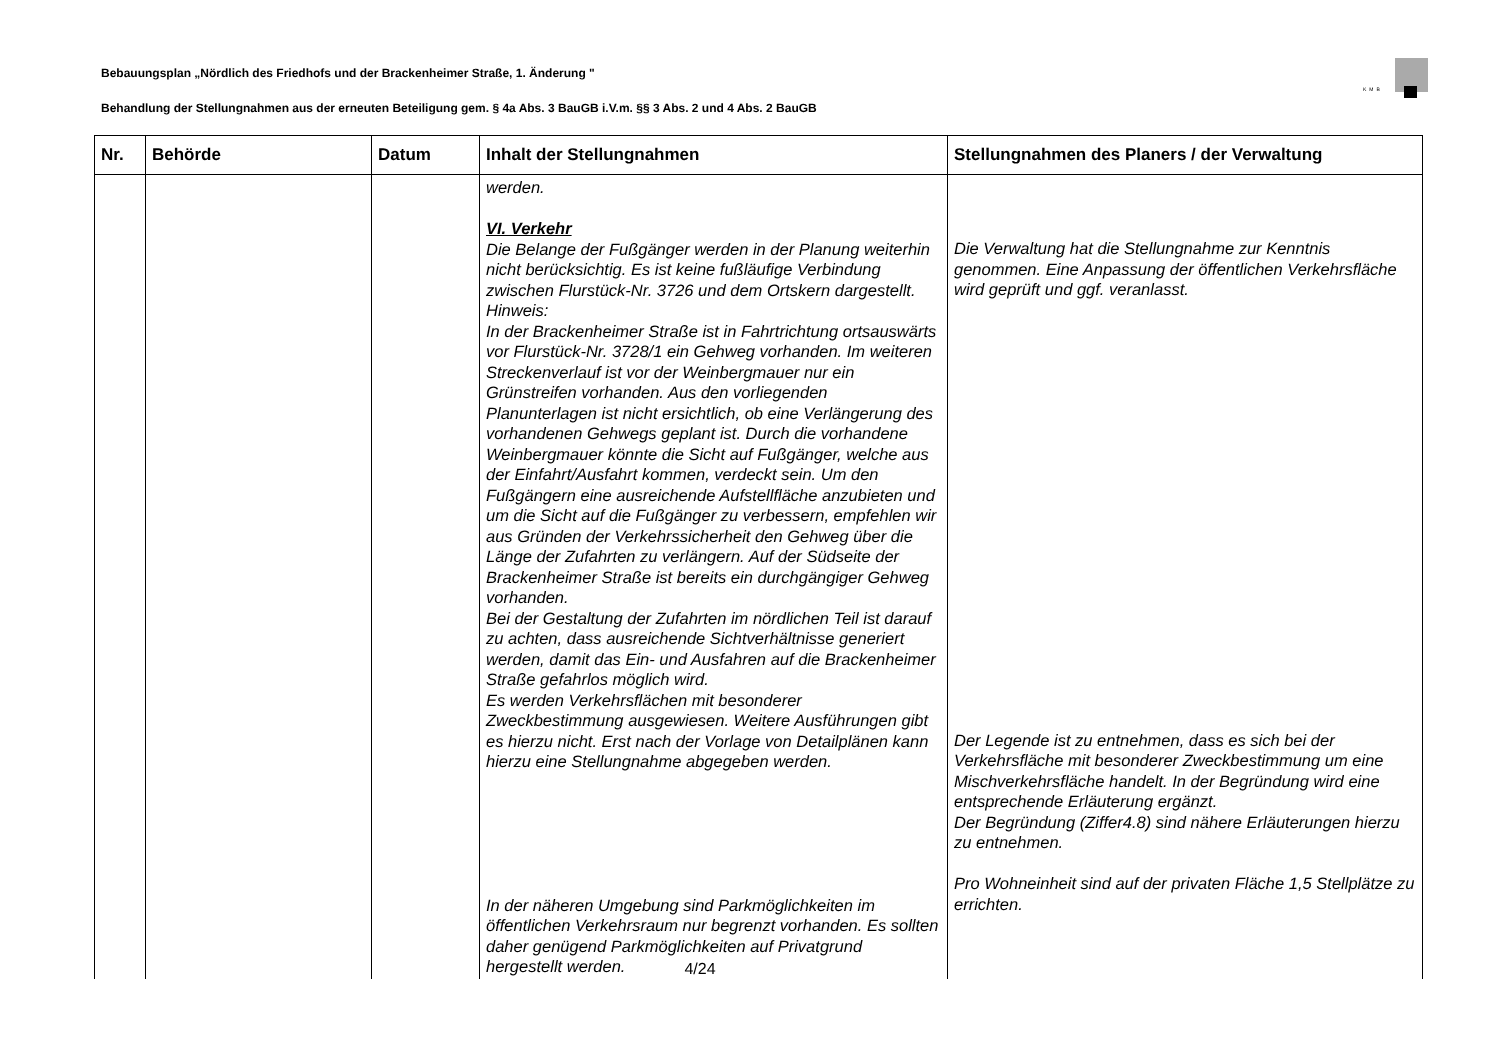Bebauungsplan „Nördlich des Friedhofs und der Brackenheimer Straße, 1. Änderung "
KMB
Behandlung der Stellungnahmen aus der erneuten Beteiligung gem. § 4a Abs. 3 BauGB i.V.m. §§ 3 Abs. 2 und 4 Abs. 2 BauGB
| Nr. | Behörde | Datum | Inhalt der Stellungnahmen | Stellungnahmen des Planers / der Verwaltung |
| --- | --- | --- | --- | --- |
| | | | werden. VI. Verkehr Die Belange der Fußgänger werden in der Planung weiterhin nicht berücksichtig. Es ist keine fußläufige Verbindung zwischen Flurstück-Nr. 3726 und dem Ortskern dargestellt. Hinweis: In der Brackenheimer Straße ist in Fahrtrichtung ortsauswärts vor Flurstück-Nr. 3728/1 ein Gehweg vorhanden. Im weiteren Streckenverlauf ist vor der Weinbergmauer nur ein Grünstreifen vorhanden. Aus den vorliegenden Planunterlagen ist nicht ersichtlich, ob eine Verlängerung des vorhandenen Gehwegs geplant ist. Durch die vorhandene Weinbergmauer könnte die Sicht auf Fußgänger, welche aus der Einfahrt/Ausfahrt kommen, verdeckt sein. Um den Fußgängern eine ausreichende Aufstellfläche anzubieten und um die Sicht auf die Fußgänger zu verbessern, empfehlen wir aus Gründen der Verkehrssicherheit den Gehweg über die Länge der Zufahrten zu verlängern. Auf der Südseite der Brackenheimer Straße ist bereits ein durchgängiger Gehweg vorhanden. Bei der Gestaltung der Zufahrten im nördlichen Teil ist darauf zu achten, dass ausreichende Sichtverhältnisse generiert werden, damit das Ein- und Ausfahren auf die Brackenheimer Straße gefahrlos möglich wird. Es werden Verkehrsflächen mit besonderer Zweckbestimmung ausgewiesen. Weitere Ausführungen gibt es hierzu nicht. Erst nach der Vorlage von Detailplänen kann hierzu eine Stellungnahme abgegeben werden. In der näheren Umgebung sind Parkmöglichkeiten im öffentlichen Verkehrsraum nur begrenzt vorhanden. Es sollten daher genügend Parkmöglichkeiten auf Privatgrund hergestellt werden. | Die Verwaltung hat die Stellungnahme zur Kenntnis genommen. Eine Anpassung der öffentlichen Verkehrsfläche wird geprüft und ggf. veranlasst. Der Legende ist zu entnehmen, dass es sich bei der Verkehrsfläche mit besonderer Zweckbestimmung um eine Mischverkehrsfläche handelt. In der Begründung wird eine entsprechende Erläuterung ergänzt. Der Begründung (Ziffer4.8) sind nähere Erläuterungen hierzu zu entnehmen. Pro Wohneinheit sind auf der privaten Fläche 1,5 Stellplätze zu errichten. |
4/24